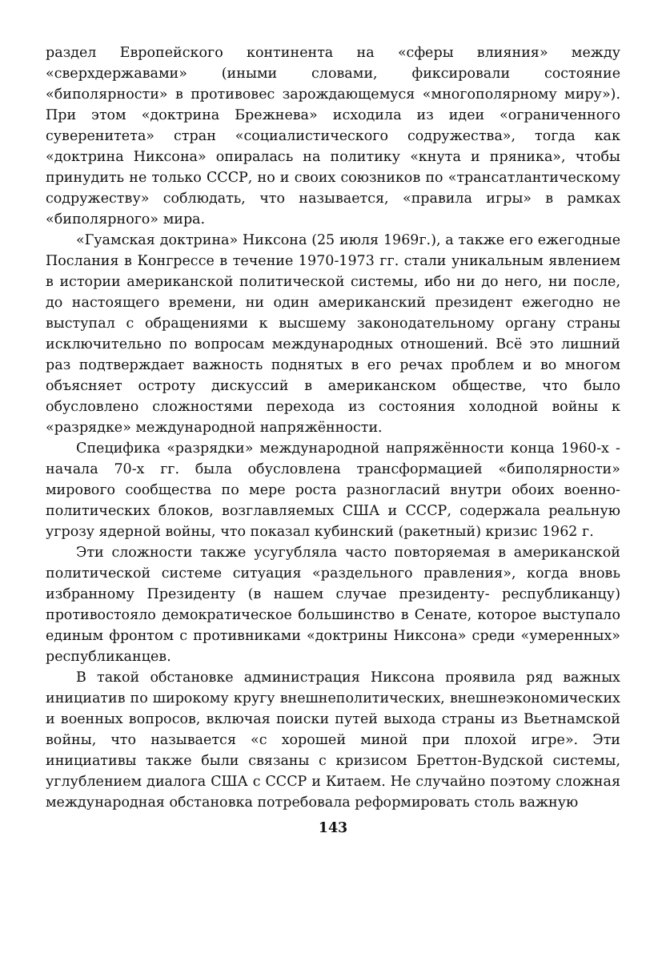раздел Европейского континента на «сферы влияния» между «сверхдержавами» (иными словами, фиксировали состояние «биполярности» в противовес зарождающемуся «многополярному миру»). При этом «доктрина Брежнева» исходила из идеи «ограниченного суверенитета» стран «социалистического содружества», тогда как «доктрина Никсона» опиралась на политику «кнута и пряника», чтобы принудить не только СССР, но и своих союзников по «трансатлантическому содружеству» соблюдать, что называется, «правила игры» в рамках «биполярного» мира.
«Гуамская доктрина» Никсона (25 июля 1969г.), а также его ежегодные Послания в Конгрессе в течение 1970-1973 гг. стали уникальным явлением в истории американской политической системы, ибо ни до него, ни после, до настоящего времени, ни один американский президент ежегодно не выступал с обращениями к высшему законодательному органу страны исключительно по вопросам международных отношений. Всё это лишний раз подтверждает важность поднятых в его речах проблем и во многом объясняет остроту дискуссий в американском обществе, что было обусловлено сложностями перехода из состояния холодной войны к «разрядке» международной напряжённости.
Специфика «разрядки» международной напряжённости конца 1960-х - начала 70-х гг. была обусловлена трансформацией «биполярности» мирового сообщества по мере роста разногласий внутри обоих военно-политических блоков, возглавляемых США и СССР, содержала реальную угрозу ядерной войны, что показал кубинский (ракетный) кризис 1962 г.
Эти сложности также усугубляла часто повторяемая в американской политической системе ситуация «раздельного правления», когда вновь избранному Президенту (в нашем случае президенту- республиканцу) противостояло демократическое большинство в Сенате, которое выступало единым фронтом с противниками «доктрины Никсона» среди «умеренных» республиканцев.
В такой обстановке администрация Никсона проявила ряд важных инициатив по широкому кругу внешнеполитических, внешнеэкономических и военных вопросов, включая поиски путей выхода страны из Вьетнамской войны, что называется «с хорошей миной при плохой игре». Эти инициативы также были связаны с кризисом Бреттон-Вудской системы, углублением диалога США с СССР и Китаем. Не случайно поэтому сложная международная обстановка потребовала реформировать столь важную
143